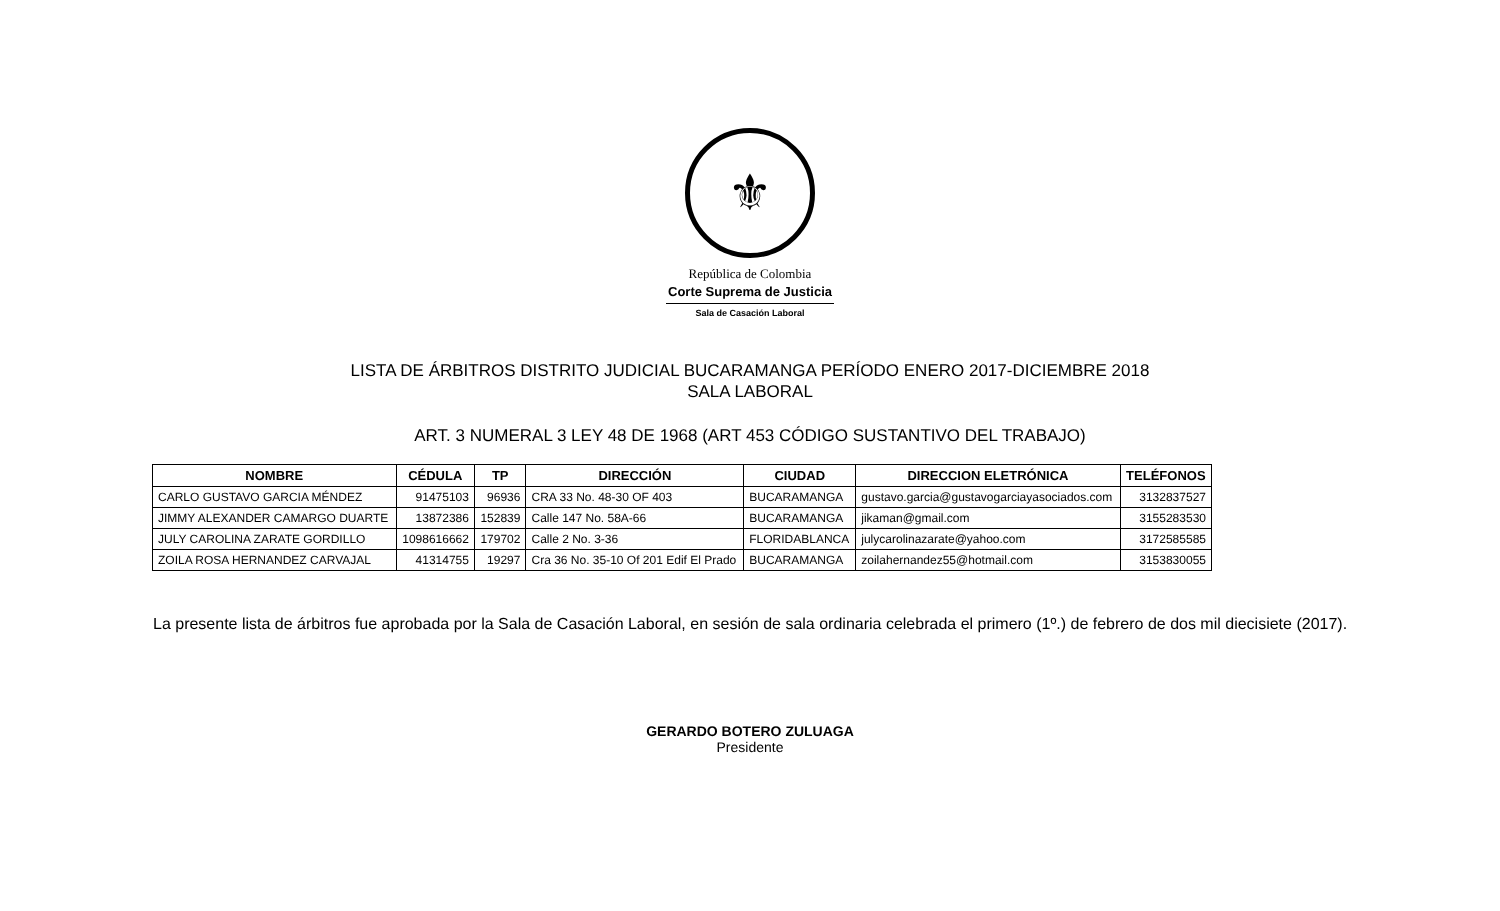⚜
República de Colombia
Corte Suprema de Justicia
Sala de Casación Laboral
LISTA DE ÁRBITROS DISTRITO JUDICIAL BUCARAMANGA PERÍODO ENERO 2017-DICIEMBRE 2018
SALA LABORAL
ART. 3 NUMERAL 3 LEY 48 DE 1968 (ART 453 CÓDIGO SUSTANTIVO DEL TRABAJO)
| NOMBRE | CÉDULA | TP | DIRECCIÓN | CIUDAD | DIRECCION ELETRÓNICA | TELÉFONOS |
| --- | --- | --- | --- | --- | --- | --- |
| CARLO GUSTAVO GARCIA MÉNDEZ | 91475103 | 96936 | CRA 33 No. 48-30 OF 403 | BUCARAMANGA | gustavo.garcia@gustavogarciayasociados.com | 3132837527 |
| JIMMY ALEXANDER CAMARGO DUARTE | 13872386 | 152839 | Calle 147 No. 58A-66 | BUCARAMANGA | jikaman@gmail.com | 3155283530 |
| JULY CAROLINA ZARATE GORDILLO | 1098616662 | 179702 | Calle 2 No. 3-36 | FLORIDABLANCA | julycarolinazarate@yahoo.com | 3172585585 |
| ZOILA ROSA HERNANDEZ CARVAJAL | 41314755 | 19297 | Cra 36 No. 35-10 Of 201 Edif El Prado | BUCARAMANGA | zoilahernandez55@hotmail.com | 3153830055 |
La presente lista de árbitros fue aprobada por la Sala de Casación Laboral, en sesión de sala ordinaria celebrada el primero (1º.) de febrero de dos mil diecisiete (2017).
GERARDO BOTERO ZULUAGA
Presidente